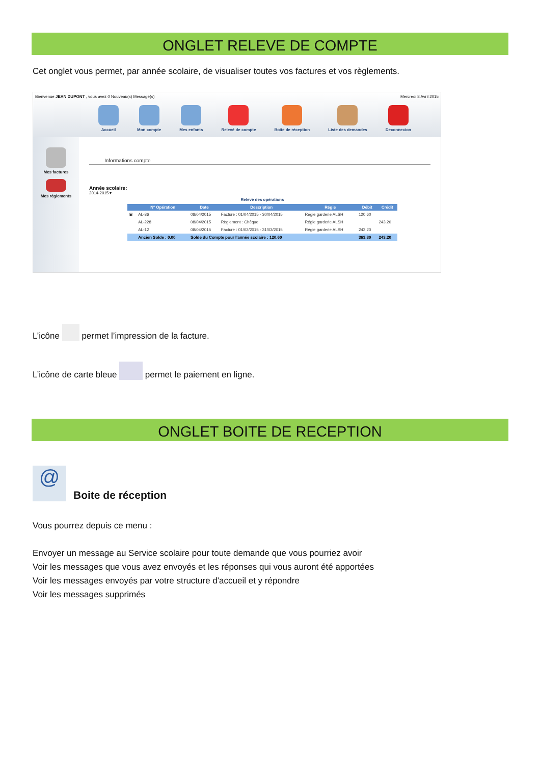ONGLET RELEVE DE COMPTE
Cet onglet vous permet, par année scolaire, de visualiser toutes vos factures et vos règlements.
Bienvenue JEAN DUPONT , vous avez 0 Nouveau(x) Message(s) Mercredi 8 Avril 2015
Accueil Mon compte Mes enfants Relevé de compte Boite de réception Liste des demandes Deconnexion
Mes factures
Mes règlements
Informations compte
Année scolaire:
2014-2015 ▾
Relevé des opérations
| | N° Opération | Date | Description | Régie | Débit | Crédit |
| --- | --- | --- | --- | --- | --- | --- |
| ▣ | AL-36 | 08/04/2015 | Facture : 01/04/2015 - 30/04/2015 | Régie garderie ALSH | 120.60 | |
| | AL-228 | 08/04/2015 | Règlement : Chèque | Régie garderie ALSH | | 243.20 |
| | AL-12 | 08/04/2015 | Facture : 01/02/2015 - 31/03/2015 | Régie garderie ALSH | 243.20 | |
| | Ancien Solde : 0.00 | Solde du Compte pour l'année scolaire : 120.60 | | | 363.80 | 243.20 |
L’icône permet l’impression de la facture.
L’icône de carte bleue permet le paiement en ligne.
ONGLET BOITE DE RECEPTION
@
Boite de réception
Vous pourrez depuis ce menu :
Envoyer un message au Service scolaire pour toute demande que vous pourriez avoir
Voir les messages que vous avez envoyés et les réponses qui vous auront été apportées
Voir les messages envoyés par votre structure d'accueil et y répondre
Voir les messages supprimés